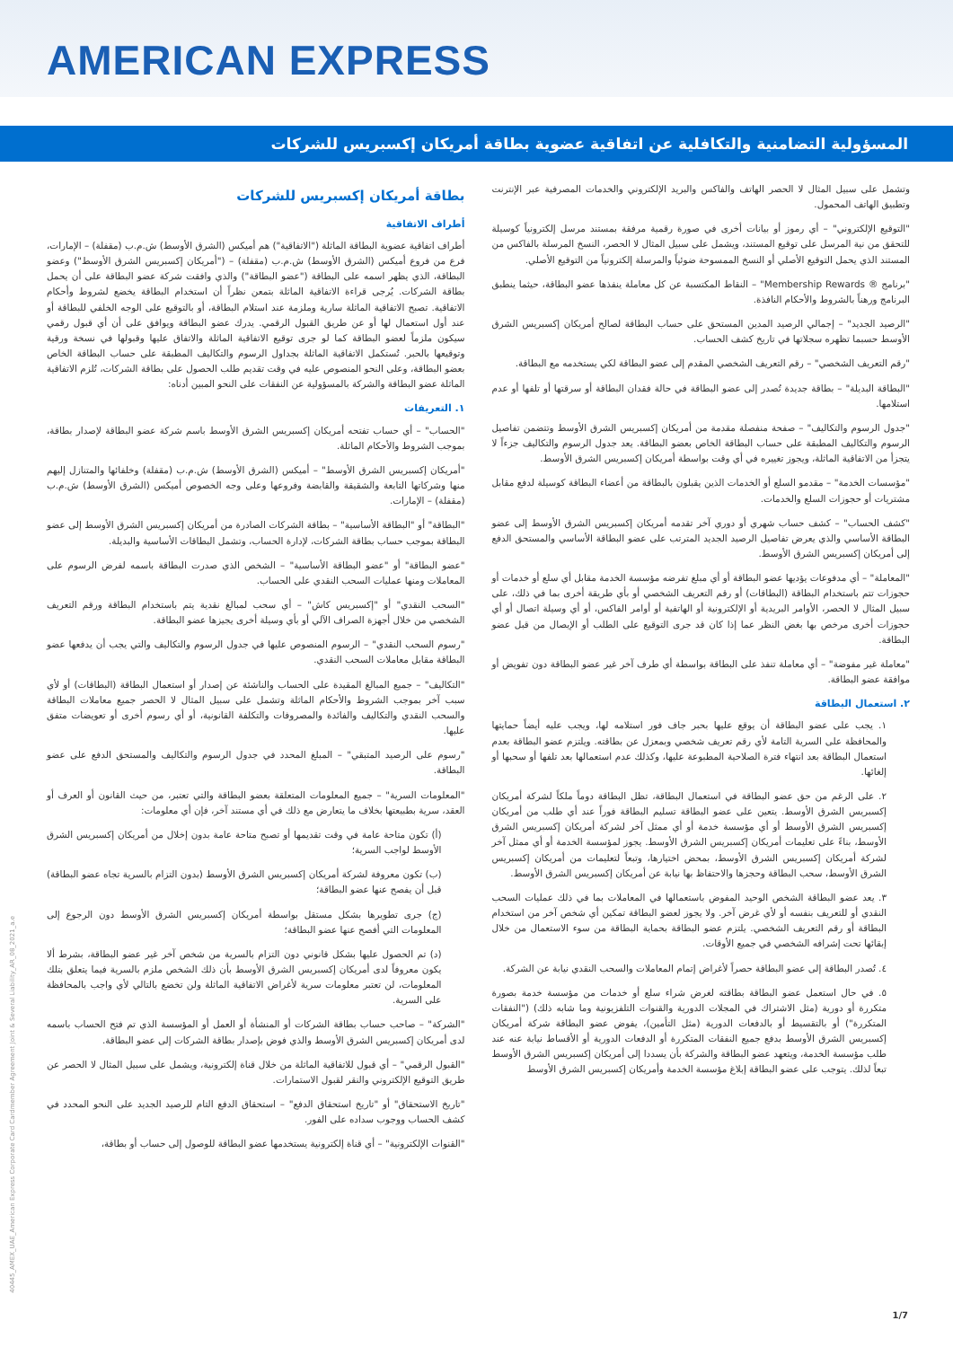AMERICAN EXPRESS
المسؤولية التضامنية والتكافلية عن اتفاقية عضوية بطاقة أمريكان إكسبريس للشركات
بطاقة أمريكان إكسبريس للشركات
أطراف الاتفاقية
أطراف اتفاقية عضوية البطاقة الماثلة ("الاتفاقية") هم أميكس (الشرق الأوسط) ش.م.ب (مقفلة) – الإمارات، فرع من فروع أميكس (الشرق الأوسط) ش.م.ب (مقفلة) – ("أمريكان إكسبريس الشرق الأوسط") وعضو البطاقة، الذي يظهر اسمه على البطاقة ("عضو البطاقة") والذي وافقت شركة عضو البطاقة على أن يحمل بطاقة الشركات. يُرجى قراءة الاتفاقية الماثلة بتمعن نظراً أن استخدام البطاقة يخضع لشروط وأحكام الاتفاقية. تصبح الاتفاقية الماثلة سارية وملزمة عند استلام البطاقة، أو بالتوقيع على الوجه الخلفي للبطاقة أو عند أول استعمال لها أو عن طريق القبول الرقمي. يدرك عضو البطاقة ويوافق على أن أي قبول رقمي سيكون ملزماً لعضو البطاقة كما لو جرى توقيع الاتفاقية الماثلة والاتفاق عليها وقبولها في نسخة ورقية وتوقيعها بالحبر. تُستكمل الاتفاقية الماثلة بجداول الرسوم والتكاليف المطبقة على حساب البطاقة الخاص بعضو البطاقة، وعلى النحو المنصوص عليه في وقت تقديم طلب الحصول على بطاقة الشركات، تُلزم الاتفاقية الماثلة عضو البطاقة والشركة بالمسؤولية عن النفقات على النحو المبين أدناه:
١. التعريفات
"الحساب" – أي حساب تفتحه أمريكان إكسبريس الشرق الأوسط باسم شركة عضو البطاقة لإصدار بطاقة، بموجب الشروط والأحكام الماثلة.
"أمريكان إكسبريس الشرق الأوسط" – أميكس (الشرق الأوسط) ش.م.ب (مقفلة) وخلفائها والمتنازل إليهم منها وشركاتها التابعة والشقيقة والقابضة وفروعها وعلى وجه الخصوص أميكس (الشرق الأوسط) ش.م.ب (مقفلة) – الإمارات.
"البطاقة" أو "البطاقة الأساسية" – بطاقة الشركات الصادرة من أمريكان إكسبريس الشرق الأوسط إلى عضو البطاقة بموجب حساب بطاقة الشركات، لإدارة الحساب، وتشمل البطاقات الأساسية والبديلة.
"عضو البطاقة" أو "عضو البطاقة الأساسية" – الشخص الذي صدرت البطاقة باسمه لفرض الرسوم على المعاملات ومنها عمليات السحب النقدي على الحساب.
"السحب النقدي" أو "إكسبريس كاش" – أي سحب لمبالغ نقدية يتم باستخدام البطاقة ورقم التعريف الشخصي من خلال أجهزة الصراف الآلي أو بأي وسيلة أخرى يجيزها عضو البطاقة.
"رسوم السحب النقدي" – الرسوم المنصوص عليها في جدول الرسوم والتكاليف والتي يجب أن يدفعها عضو البطاقة مقابل معاملات السحب النقدي.
"التكاليف" – جميع المبالغ المقيدة على الحساب والناشئة عن إصدار أو استعمال البطاقة (البطاقات) أو لأي سبب آخر بموجب الشروط والأحكام الماثلة وتشمل على سبيل المثال لا الحصر جميع معاملات البطاقة والسحب النقدي والتكاليف والفائدة والمصروفات والتكلفة القانونية، أو أي رسوم أخرى أو تعويضات متفق عليها.
"رسوم على الرصيد المتبقي" – المبلغ المحدد في جدول الرسوم والتكاليف والمستحق الدفع على عضو البطاقة.
"المعلومات السرية" – جميع المعلومات المتعلقة بعضو البطاقة والتي تعتبر، من حيث القانون أو العرف أو العقد، سرية بطبيعتها بخلاف ما يتعارض مع ذلك في أي مستند آخر، فإن أي معلومات:
(أ) تكون متاحة عامة في وقت تقديمها أو تصبح متاحة عامة بدون إخلال من أمريكان إكسبريس الشرق الأوسط لواجب السرية؛
(ب) تكون معروفة لشركة أمريكان إكسبريس الشرق الأوسط (بدون التزام بالسرية تجاه عضو البطاقة) قبل أن يفصح عنها عضو البطاقة؛
(ج) جرى تطويرها بشكل مستقل بواسطة أمريكان إكسبريس الشرق الأوسط دون الرجوع إلى المعلومات التي أفصح عنها عضو البطاقة؛
(د) تم الحصول عليها بشكل قانوني دون التزام بالسرية من شخص آخر غير عضو البطاقة، بشرط ألا يكون معروفاً لدى أمريكان إكسبريس الشرق الأوسط بأن ذلك الشخص ملزم بالسرية فيما يتعلق بتلك المعلومات، لن تعتبر معلومات سرية لأغراض الاتفاقية الماثلة ولن تخضع بالتالي لأي واجب بالمحافظة على السرية.
"الشركة" – صاحب حساب بطاقة الشركات أو المنشأة أو العمل أو المؤسسة الذي تم فتح الحساب باسمه لدى أمريكان إكسبريس الشرق الأوسط والذي فوض بإصدار بطاقة الشركات إلى عضو البطاقة.
"القبول الرقمي" – أي قبول للاتفاقية الماثلة من خلال قناة إلكترونية، ويشمل على سبيل المثال لا الحصر عن طريق التوقيع الإلكتروني والنقر لقبول الاستمارات.
"تاريخ الاستحقاق" أو "تاريخ استحقاق الدفع" – استحقاق الدفع التام للرصيد الجديد على النحو المحدد في كشف الحساب ووجوب سداده على الفور.
"القنوات الإلكترونية" – أي قناة إلكترونية يستخدمها عضو البطاقة للوصول إلى حساب أو بطاقة،
وتشمل على سبيل المثال لا الحصر الهاتف والفاكس والبريد الإلكتروني والخدمات المصرفية عبر الإنترنت وتطبيق الهاتف المحمول.
"التوقيع الإلكتروني" – أي رموز أو بيانات أخرى في صورة رقمية مرفقة بمستند مرسل إلكترونياً كوسيلة للتحقق من نية المرسل على توقيع المستند، ويشمل على سبيل المثال لا الحصر، النسخ المرسلة بالفاكس من المستند الذي يحمل التوقيع الأصلي أو النسخ الممسوحة ضوئياً والمرسلة إلكترونياً من التوقيع الأصلي.
"برنامج ® Membership Rewards" – النقاط المكتسبة عن كل معاملة ينفذها عضو البطاقة، حيثما ينطبق البرنامج ورهناً بالشروط والأحكام النافذة.
"الرصيد الجديد" – إجمالي الرصيد المدين المستحق على حساب البطاقة لصالح أمريكان إكسبريس الشرق الأوسط حسبما تظهره سجلاتها في تاريخ كشف الحساب.
"رقم التعريف الشخصي" – رقم التعريف الشخصي المقدم إلى عضو البطاقة لكي يستخدمه مع البطاقة.
"البطاقة البديلة" – بطاقة جديدة تُصدر إلى عضو البطاقة في حالة فقدان البطاقة أو سرقتها أو تلفها أو عدم استلامها.
"جدول الرسوم والتكاليف" – صفحة منفصلة مقدمة من أمريكان إكسبريس الشرق الأوسط وتتضمن تفاصيل الرسوم والتكاليف المطبقة على حساب البطاقة الخاص بعضو البطاقة. يعد جدول الرسوم والتكاليف جزءاً لا يتجزأ من الاتفاقية الماثلة، ويجوز تغييره في أي وقت بواسطة أمريكان إكسبريس الشرق الأوسط.
"مؤسسات الخدمة" – مقدمو السلع أو الخدمات الذين يقبلون بالبطاقة من أعضاء البطاقة كوسيلة لدفع مقابل مشتريات أو حجوزات السلع والخدمات.
"كشف الحساب" – كشف حساب شهري أو دوري آخر تقدمه أمريكان إكسبريس الشرق الأوسط إلى عضو البطاقة الأساسي والذي يعرض تفاصيل الرصيد الجديد المترتب على عضو البطاقة الأساسي والمستحق الدفع إلى أمريكان إكسبريس الشرق الأوسط.
"المعاملة" – أي مدفوعات يؤديها عضو البطاقة أو أي مبلغ تفرضه مؤسسة الخدمة مقابل أي سلع أو خدمات أو حجوزات تتم باستخدام البطاقة (البطاقات) أو رقم التعريف الشخصي أو بأي طريقة أخرى بما في ذلك، على سبيل المثال لا الحصر، الأوامر البريدية أو الإلكترونية أو الهاتفية أو أوامر الفاكس، أو أي وسيلة اتصال أو أي حجوزات أخرى مرخص بها بغض النظر عما إذا كان قد جرى التوقيع على الطلب أو الإيصال من قبل عضو البطاقة.
"معاملة غير مفوضة" – أي معاملة تنفذ على البطاقة بواسطة أي طرف آخر غير عضو البطاقة دون تفويض أو موافقة عضو البطاقة.
٢. استعمال البطاقة
١. يجب على عضو البطاقة أن يوقع عليها بحبر جاف فور استلامه لها، ويجب عليه أيضاً حمايتها والمحافظة على السرية التامة لأي رقم تعريف شخصي وبمعزل عن بطاقته. ويلتزم عضو البطاقة بعدم استعمال البطاقة بعد انتهاء فترة الصلاحية المطبوعة عليها، وكذلك عدم استعمالها بعد تلفها أو سحبها أو إلغائها.
٢. على الرغم من حق عضو البطاقة في استعمال البطاقة، تظل البطاقة دوماً ملكاً لشركة أمريكان إكسبريس الشرق الأوسط. يتعين على عضو البطاقة تسليم البطاقة فوراً عند أي طلب من أمريكان إكسبريس الشرق الأوسط أو أي مؤسسة خدمة أو أي ممثل آخر لشركة أمريكان إكسبريس الشرق الأوسط، بناءً على تعليمات أمريكان إكسبريس الشرق الأوسط. يجوز لمؤسسة الخدمة أو أي ممثل آخر لشركة أمريكان إكسبريس الشرق الأوسط، بمحض اختيارها، وتبعاً لتعليمات من أمريكان إكسبريس الشرق الأوسط، سحب البطاقة وحجزها والاحتفاظ بها نيابة عن أمريكان إكسبريس الشرق الأوسط.
٣. يعد عضو البطاقة الشخص الوحيد المفوض باستعمالها في المعاملات بما في ذلك عمليات السحب النقدي أو للتعريف بنفسه أو لأي غرض آخر. ولا يجوز لعضو البطاقة تمكين أي شخص آخر من استخدام البطاقة أو رقم التعريف الشخصي. يلتزم عضو البطاقة بحماية البطاقة من سوء الاستعمال من خلال إبقائها تحت إشرافه الشخصي في جميع الأوقات.
٤. تُصدر البطاقة إلى عضو البطاقة حصراً لأغراض إتمام المعاملات والسحب النقدي نيابة عن الشركة.
٥. في حال استعمل عضو البطاقة بطاقته لغرض شراء سلع أو خدمات من مؤسسة خدمة بصورة متكررة أو دورية (مثل الاشتراك في المجلات الدورية والقنوات التلفزيونية وما شابه ذلك) ("النفقات المتكررة") أو بالتقسيط أو بالدفعات الدورية (مثل التأمين)، يفوض عضو البطاقة شركة أمريكان إكسبريس الشرق الأوسط بدفع جميع النفقات المتكررة أو الدفعات الدورية أو الأقساط نيابة عنه عند طلب مؤسسة الخدمة، ويتعهد عضو البطاقة والشركة بأن يسددا إلى أمريكان إكسبريس الشرق الأوسط تبعاً لذلك. يتوجب على عضو البطاقة إبلاغ مؤسسة الخدمة وأمريكان إكسبريس الشرق الأوسط
40445_AMEX_UAE_American Express Corporate Card Cardmember Agreement Joint & Several Liability_AR_08_2021_a.e
1/7